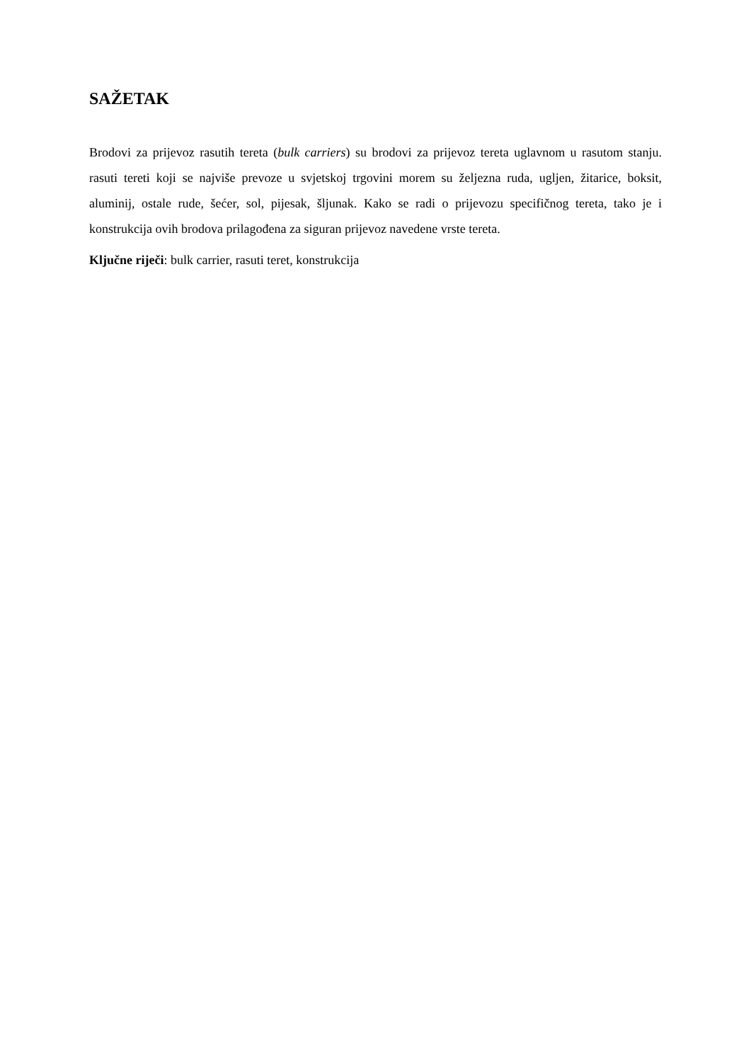SAŽETAK
Brodovi za prijevoz rasutih tereta (bulk carriers) su brodovi za prijevoz tereta uglavnom u rasutom stanju. rasuti tereti koji se najviše prevoze u svjetskoj trgovini morem su željezna ruda, ugljen, žitarice, boksit, aluminij, ostale rude, šećer, sol, pijesak, šljunak. Kako se radi o prijevozu specifičnog tereta, tako je i konstrukcija ovih brodova prilagođena za siguran prijevoz navedene vrste tereta.
Ključne riječi: bulk carrier, rasuti teret, konstrukcija